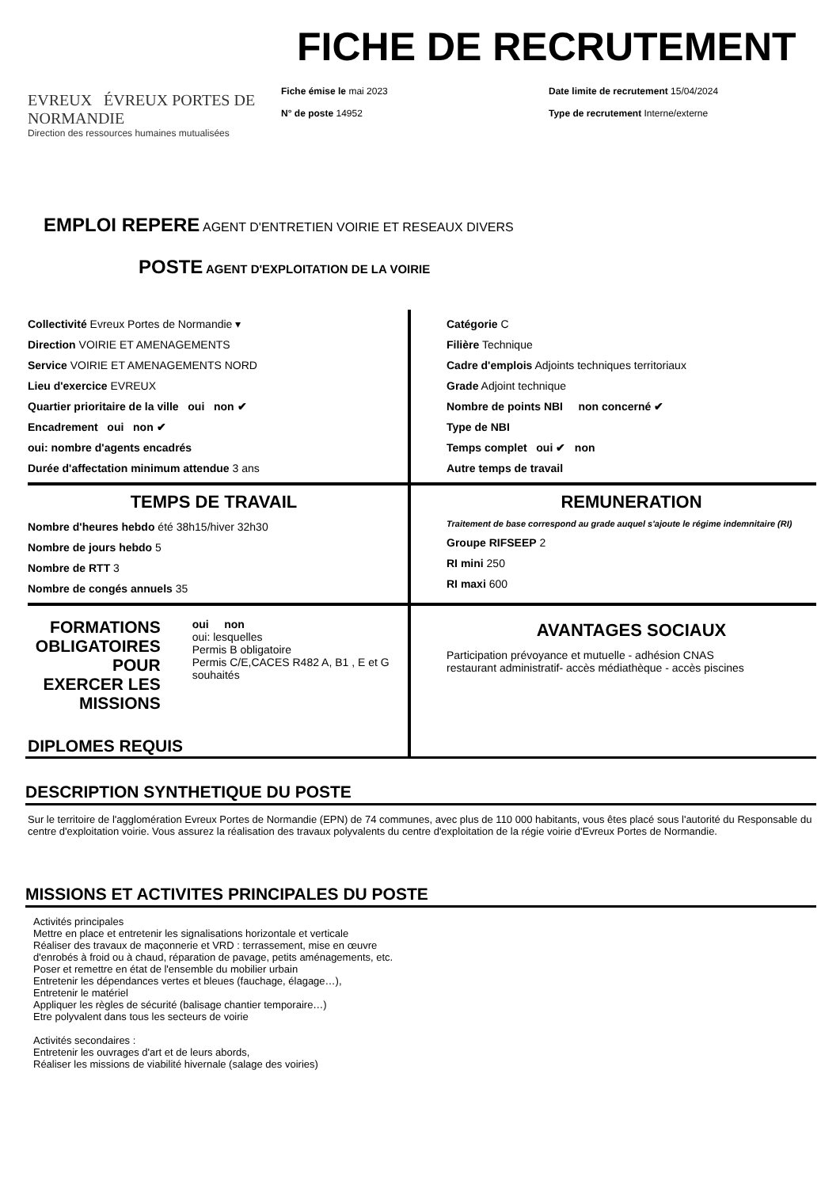EVREUX ÉVREUX PORTES DE NORMANDIE
Direction des ressources humaines mutualisées
FICHE DE RECRUTEMENT
Fiche émise le mai 2023
N° de poste 14952
Date limite de recrutement 15/04/2024
Type de recrutement Interne/externe
EMPLOI REPERE AGENT D'ENTRETIEN VOIRIE ET RESEAUX DIVERS
POSTE AGENT D'EXPLOITATION DE LA VOIRIE
Collectivité Evreux Portes de Normandie ▾
Direction VOIRIE ET AMENAGEMENTS
Service VOIRIE ET AMENAGEMENTS NORD
Lieu d'exercice EVREUX
Quartier prioritaire de la ville oui non ✔
Encadrement oui non ✔
oui: nombre d'agents encadrés
Durée d'affectation minimum attendue 3 ans
Catégorie C
Filière Technique
Cadre d'emplois Adjoints techniques territoriaux
Grade Adjoint technique
Nombre de points NBI non concerné ✔
Type de NBI
Temps complet oui ✔ non
Autre temps de travail
TEMPS DE TRAVAIL
Nombre d'heures hebdo été 38h15/hiver 32h30
Nombre de jours hebdo 5
Nombre de RTT 3
Nombre de congés annuels 35
REMUNERATION
Traitement de base correspond au grade auquel s'ajoute le régime indemnitaire (RI)
Groupe RIFSEEP 2
RI mini 250
RI maxi 600
FORMATIONS OBLIGATOIRES POUR EXERCER LES MISSIONS
oui non
oui: lesquelles
Permis B obligatoire
Permis C/E,CACES R482 A, B1 , E et G souhaités
DIPLOMES REQUIS
AVANTAGES SOCIAUX
Participation prévoyance et mutuelle - adhésion CNAS
restaurant administratif- accès médiathèque - accès piscines
DESCRIPTION SYNTHETIQUE DU POSTE
Sur le territoire de l'agglomération Evreux Portes de Normandie (EPN) de 74 communes, avec plus de 110 000 habitants, vous êtes placé sous l'autorité du Responsable du centre d'exploitation voirie. Vous assurez la réalisation des travaux polyvalents du centre d'exploitation de la régie voirie d'Evreux Portes de Normandie.
MISSIONS ET ACTIVITES PRINCIPALES DU POSTE
Activités principales
Mettre en place et entretenir les signalisations horizontale et verticale
Réaliser des travaux de maçonnerie et VRD : terrassement, mise en œuvre d'enrobés à froid ou à chaud, réparation de pavage, petits aménagements, etc.
Poser et remettre en état de l'ensemble du mobilier urbain
Entretenir les dépendances vertes et bleues (fauchage, élagage…),
Entretenir le matériel
Appliquer les règles de sécurité (balisage chantier temporaire…)
Etre polyvalent dans tous les secteurs de voirie
Activités secondaires :
Entretenir les ouvrages d'art et de leurs abords,
Réaliser les missions de viabilité hivernale (salage des voiries)